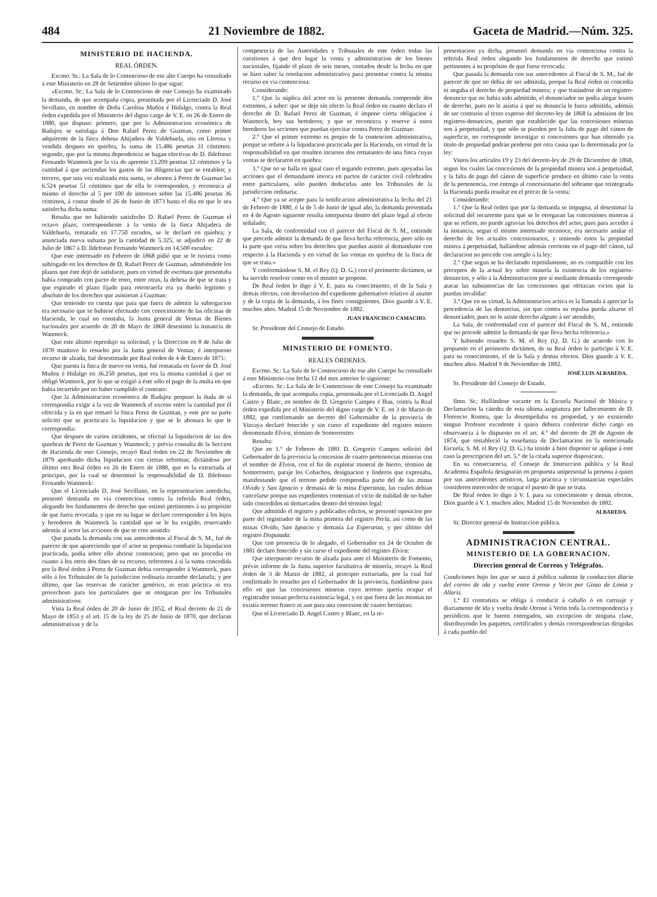484 21 Noviembre de 1882. Gaceta de Madrid.—Núm. 325.
MINISTERIO DE HACIENDA.
REAL ÓRDEN.
Excmo. Sr.: La Sala de lo Contencioso de ese alto Cuerpo ha consultado á este Ministerio en 28 de Setiembre último lo que sigue:
«Excmo. Sr.: La Sala de lo Contencioso de este Consejo ha examinado la demanda, de que acompaña copia, presentada por el Licenciado D. José Sevillano, en nombre de Doña Carolina Muñoz é Hidalgo, contra la Real órden expedida por el Ministerio del digno cargo de V. E. en 26 de Enero de 1880, que dispuso: primero, que por la Administracion económica de Badajoz se satisfaga á Don Rafael Perez de Guzman, como primer adquirente de la finca dehesa Ahijadera de Valdehuela, sita en Llerena y vendida despues en quiebra, la suma de 15.486 pesetas 31 céntimos: segundo, que por la misma dependencia se hagan efectivas de D. Ildefonso Fernando Wanmock por la via de apremio 13.209 pesetas 12 céntimos y la cantidad á que asciendan los gastos de las diligencias que se entablen; y tercero, que una vez realizada esta suma, se abonen á Perez de Guzman las 6.524 pesetas 51 céntimos que de ella le corresponden, y reconozca al mismo el derecho al 5 por 100 de intereses sobre las 15.486 pesetas 36 céntimos, á contar desde el 26 de Junio de 1873 hasta el dia en que le sea satisfecha dicha suma:
Resulta que no habiendo satisfecho D. Rafael Perez de Guzman el octavo plazo, correspondiente á la venta de la finca Ahijadera de Valdehuela, rematada en 17.750 escudos, se le declaró en quiebra; y anunciada nueva subasta por la cantidad de 5.325, se adjudicó en 22 de Julio de 1867 á D. Ildefonso Fernando Wanmock en 14.500 escudos:
Que este interesado en Febrero de 1868 pidió que se le tuviera como subrogado en los derechos de D. Rafael Perez de Guzman, admitiéndole los plazos que éste dejó de satisfacer, pues en virtud de escritura que presentaba habia comprado con pacto de retro, entre otras, la dehesa de que se trata y que espirado el plazo fijado para retrotraerla era ya dueño legítimo y absoluto de los derechos que asistieran á Guzman:
Que teniendo en cuenta que para que fuera de admitir la subrogacion era necesario que se hubiese efectuado con conocimiento de las oficinas de Hacienda, lo cual no constaba, la Junta general de Ventas de Bienes nacionales por acuerdo de 20 de Mayo de 1868 desestimó la instancia de Wanmock:
Que este último reprodujo su solicitud, y la Direccion en 8 de Julio de 1870 mantuvo lo resuelto por la Junta general de Ventas; é interpuesto recurso de alzada, fué desestimado por Real órden de 4 de Enero de 1871:
Que puesta la finca de nuevo en venta, fué rematada en favor de D. José Muñoz é Hidalgo en 36.250 pesetas, que era la misma cantidad á que se obligó Wanmock, por lo que se exigió á éste sólo el pago de la multa en que habia incurrido por no haber cumplido el contrato:
Que la Administracion económica de Badajoz propuso la duda de si correspondia exigir á la vez de Wanmock el exceso entre la cantidad por él ofrecida y la en que remató la finca Perez de Guzman, y este por su parte solicitó que se practicara la liquidacion y que se le abonara lo que le correspondia:
Que despues de varios incidentes, se efectuó la liquidacion de las dos quiebras de Perez de Guzman y Wanmock; y prévia consulta de la Seccion de Hacienda de este Consejo, recayó Real órden en 22 de Noviembre de 1879 aprobando dicha liquidacion con ciertas reformas; dictándose por último otra Real órden en 26 de Enero de 1880, que es la extractada al principio, por la cual se determinó la responsabilidad de D. Ildefonso Fernando Wanmock:
Que el Licenciado D. José Sevillano, en la representacion antedicha, presentó demanda en via contenciosa contra la referida Real órden, alegando los fundamentos de derecho que estimó pertinentes á su propósito de que fuera revocada, y que en su lugar se declare corresponder á los hijos y herederos de Wanmock la cantidad que se le ha exigido, reservando además al actor las acciones de que se cree asistido:
Que pasada la demanda con sus antecedentes al Fiscal de S. M., fué de parecer de que apareciendo que el actor se proponia combatir la liquidacion practicada, podia sobre ello abrirse contencion; pero que no procedia en cuanto á los otros dos fines de su recurso, referentes á si la suma concedida por la Real órden á Perez de Guzman debia corresponder á Wanmock, pues sólo á los Tribunales de la jurisdiccion ordinaria incumbe declararla; y por último, que las reservas de carácter genérico, ni eran práctica ni era provechoso para los particulares que se otorgaran por los Tribunales administrativos:
Vista la Real órden de 20 de Junio de 1852, el Real decreto de 21 de Mayo de 1853 y el art. 15 de la ley de 25 de Junio de 1870, que declaran administrativas y de la
competencia de las Autoridades y Tribunales de este órden todas las cuestiones á que den lugar la venta y administracion de los bienes nacionales, fijando el plazo de seis meses, contados desde la fecha en que se hizo saber la resolucion administrativa para presentar contra la misma recurso en via contenciosa:
Considerando:
1.° Que la súplica del actor en la presente demanda comprende dos extremos, á saber: que se deje sin efecto la Real órden en cuanto declara el derecho de D. Rafael Perez de Guzman, é impone cierta obligacion á Wanmock, hoy sus herederos; y que se reconozca y reserve á estos herederos las acciones que puedan ejercitar contra Perez de Guzman:
2.° Que el primer extremo es propio de la contencion administrativa, porque se refiere á la liquidacion practicada por la Hacienda, en virtud de la responsabilidad en que resulten incursos dos rematantes de una finca cuyas ventas se declararon en quiebra:
3.° Que no se halla en igual caso el segundo extremo, pues apoyadas las acciones que el demandante invoca en pactos de carácter civil celebrados entre particulares, sólo pueden deducirlas ante los Tribunales de la jurisdiccion ordinaria:
4.° Que ya se acepte para la notificacion administrativa la fecha del 21 de Febrero de 1880, ó la de 5 de Junio de igual año, la demanda presentada en 4 de Agosto siguiente resulta interpuesta dentro del plazo legal al efecto señalado;
La Sala, de conformidad con el parecer del Fiscal de S. M., entiende que procede admitir la demanda de que lleva hecha referencia, pero sólo en la parte que versa sobre los derechos que puedan asistir al demandante con respecto á la Hacienda y en virtud de las ventas en quiebra de la finca de que se trata.»
Y conformándose S. M. el Rey (Q. D. G.) con el preinserto dictámen, se ha servido resolver como en el mismo se propone.
De Real órden lo digo á V. E. para su conocimiento, el de la Sala y demás efectos, con devolucion del expediente gubernativo relativo al asunto y de la copia de la demanda, á los fines consiguientes. Dios guarde á V. E. muchos años. Madrid 15 de Noviembre de 1882.
JUAN FRANCISCO CAMACHO.
Sr. Presidente del Consejo de Estado.
MINISTERIO DE FOMENTO.
REALES ÓRDENES.
Excmo. Sr.: La Sala de lo Contencioso de ese alto Cuerpo ha consultado á este Ministerio con fecha 12 del mes anterior lo siguiente:
«Excmo. Sr.: La Sala de lo Contencioso de este Consejo ha examinado la demanda, de que acompaña copia, presentada por el Licenciado D. Angel Castro y Blanc, en nombre de D. Gregorio Campos é Ibas, contra la Real órden expedida por el Ministerio del digno cargo de V. E. en 3 de Marzo de 1882, que confirmando un decreto del Gobernador de la provincia de Vizcaya declaró fenecido y sin curso el expediente del registro minero denominado Elvira, término de Somorrostro:
Resulta:
Que en 1.° de Febrero de 1881 D. Gregorio Campos solicitó del Gobernador de la provincia la concesion de cuatro pertenencias mineras con el nombre de Elvira, con el fin de explotar mineral de hierro, término de Somorrostro, paraje los Cobachos, designacion y linderos que expresaba, manifestando que el terreno pedido comprendia parte del de las minas Olvido y San Ignacio y demasía de la mina Esperanza, las cuales debian cancelarse porque sus expedientes contenian el vicio de nulidad de no haber sido concedidos ni demarcados dentro del término legal:
Que admitido el registro y publicados edictos, se presentó oposicion por parte del registrador de la mina primera del registro Perla, así como de las minas Olvido, San Ignacio y demasía La Esperanza, y por último del registro Disputada:
Que con presencia de lo alegado, el Gobernador en 24 de Octubre de 1881 declaró fenecido y sin curso el expediente del registro Elvira:
Que interpuesto recurso de alzada para ante el Ministerio de Fomento, prévio informe de la Junta superior facultativa de minería, recayó la Real órden de 3 de Marzo de 1882, al principio extractada, por la cual fué confirmado lo resuelto por el Gobernador de la provincia, fundándose para ello en que las concesiones mineras cuyo terreno queria ocupar el registrador tenian perfecta existencia legal, y en que fuera de las mismas no existia terreno franco ni aun para una concesion de cuatro hectáreas:
Que el Licenciado D. Angel Castro y Blanc, en la re-
presentacion ya dicha, presentó demanda en via contenciosa contra la referida Real órden alegando los fundamentos de derecho que estimó pertinentes á su propósito de que fuese revocada:
Que pasada la demanda con sus antecedentes al Fiscal de S. M., fué de parecer de que no debia de ser admitida, porque la Real órden ni concedia ni negaba el derecho de propiedad minera; y que tratándose de un registro-denuncio que no habia sido admitido, el denunciador no podia alegar lesion de derecho, pues no le asistia á que su denuncia le fuera admitida, además de ser contrario al texto expreso del decreto-ley de 1868 la admision de los registros-denuncios, puesto que establecido que las concesiones mineras son á perpetuidad, y que sólo se pierden por la falta de pago del cánon de superficie, no corresponde investigar si concesiones que han obtenido ya título de propiedad podrán perderse por otra causa que la determinada por la ley:
Vistos los artículos 19 y 23 del decreto-ley de 29 de Diciembre de 1868, segun los cuales las concesiones de la propiedad minera son á perpetuidad, y la falta de pago del cánon de superficie produce en último caso la venta de la pertenencia, con entrega al concesionario del sobrante que reintegrada la Hacienda pueda resultar en el precio de la venta:
Considerando:
1.° Que la Real órden que por la demanda se impugna, al desestimar la solicitud del recurrente para que se le otorgaran las concesiones mineras á que se refiere, no puede agraviar los derechos del actor, pues para acceder á la instancia, segun el mismo interesado reconoce, era necesario anular el derecho de los actuales concesionarios, y teniendo estos la propiedad minera á perpetuidad, hallándose además corriente en el pago del cánon, tal declaracion no procede con arreglo á la ley:
2.° Que segun se ha declarado repetidamente, no es compatible con los preceptos de la actual ley sobre minería la existencia de los registros-denuncios, y sólo á la Administracion por sí mediante demanda corresponde atacar las subsistencias de las concesiones que ofrezcan vicios que la puedan invalidar:
3.° Que en su virtud, la Administracion activa es la llamada á apreciar la procedencia de las denuncias, sin que contra su repulsa pueda alzarse el denunciador, pues no le asiste derecho alguno á ser atendido;
La Sala, de conformidad con el parecer del Fiscal de S. M., entiende que no procede admitir la demanda de que lleva hecha referencia.»
Y habiendo resuelto S. M. el Rey (Q. D. G.) de acuerdo con lo propuesto en el preinserto dictámen, de su Real órden lo participo á V. E. para su conocimiento, el de la Sala y demás efectos. Dios guarde á V. E. muchos años. Madrid 9 de Noviembre de 1882.
JOSÉ LUIS ALBAREDA.
Sr. Presidente del Consejo de Estado.
Ilmo. Sr.: Hallándose vacante en la Escuela Nacional de Música y Declamacion la cátedra de esta última asignatura por fallecimiento de D. Florencio Romea, que la desempeñaba en propiedad, y no existiendo ningun Profesor excedente á quien debiera conferirse dicho cargo en observancia á lo dispuesto en el art. 4.° del decreto de 28 de Agosto de 1874, que restableció la enseñanza de Declamacion en la mencionada Escuela; S. M. el Rey (Q. D. G.) ha tenido á bien disponer se aplique á este caso la prescripcion del art. 5.° de la citada superior disposicion.
En su consecuencia, el Consejo de Instruccion pública y la Real Academia Española designarán en propuesta unipersonal la persona á quien por sus antecedentes artísticos, larga práctica y circunstancias especiales consideren merecedor de ocupar el puesto de que se trata.
De Real órden lo digo á V. I. para su conocimiento y demás efectos. Dios guarde á V. I. muchos años. Madrid 15 de Noviembre de 1882.
ALBAREDA.
Sr. Director general de Instruccion pública.
ADMINISTRACION CENTRAL.
MINISTERIO DE LA GOBERNACION.
Direccion general de Correos y Telégrafos.
Condiciones bajo las que se saca á pública subasta la conduccion diaria del correo de ida y vuelta entre Orense y Verin por Ginzo de Limia y Allariz.
1.ª El contratista se obliga á conducir á caballo ó en carruaje y diariamente de ida y vuelta desde Orense á Verin toda la correspondencia y periódicos que le fueren entregados, sin excepcion de ninguna clase, distribuyendo los paquetes, certificados y demás correspondencias dirigidas á cada pueblo del